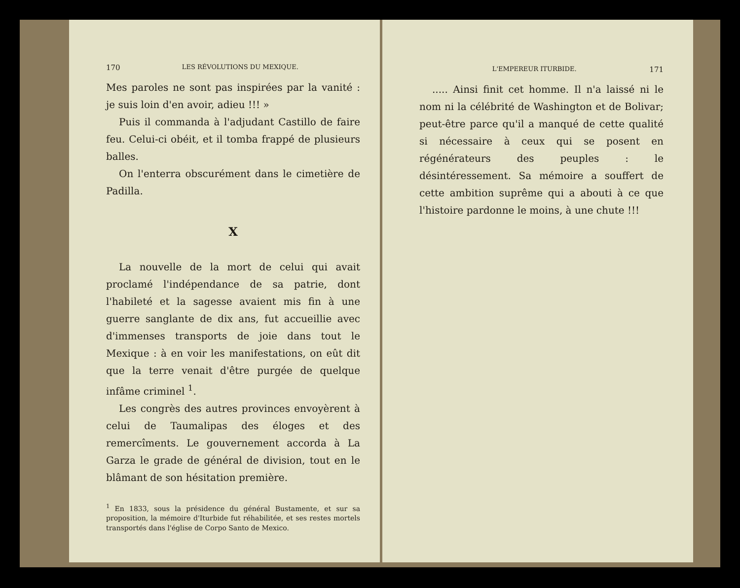170 LES RÉVOLUTIONS DU MEXIQUE.
Mes paroles ne sont pas inspirées par la vanité : je suis loin d'en avoir, adieu !!! »
Puis il commanda à l'adjudant Castillo de faire feu. Celui-ci obéit, et il tomba frappé de plusieurs balles.
On l'enterra obscurément dans le cimetière de Padilla.
X
La nouvelle de la mort de celui qui avait proclamé l'indépendance de sa patrie, dont l'habileté et la sagesse avaient mis fin à une guerre sanglante de dix ans, fut accueillie avec d'immenses transports de joie dans tout le Mexique : à en voir les manifestations, on eût dit que la terre venait d'être purgée de quelque infâme criminel <sup>1</sup>.
Les congrès des autres provinces envoyèrent à celui de Taumalipas des éloges et des remercîments. Le gouvernement accorda à La Garza le grade de général de division, tout en le blâmant de son hésitation première.
<sup>1</sup> En 1833, sous la présidence du général Bustamente, et sur sa proposition, la mémoire d'Iturbide fut réhabilitée, et ses restes mortels transportés dans l'église de Corpo Santo de Mexico.
L'EMPEREUR ITURBIDE. 171
..... Ainsi finit cet homme. Il n'a laissé ni le nom ni la célébrité de Washington et de Bolivar; peut-être parce qu'il a manqué de cette qualité si nécessaire à ceux qui se posent en régénérateurs des peuples : le désintéressement. Sa mémoire a souffert de cette ambition suprême qui a abouti à ce que l'histoire pardonne le moins, à une chute !!!